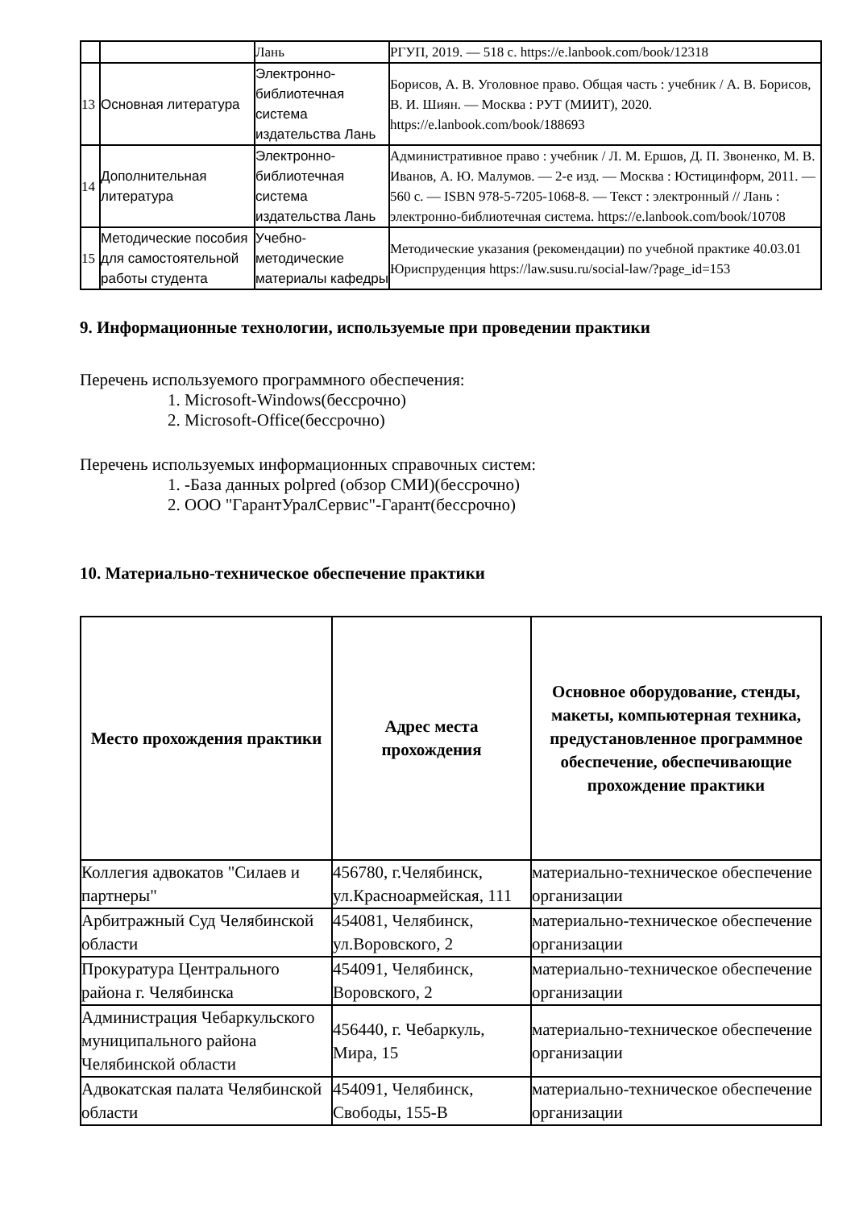| | | Лань | РГУП, 2019. — 518 с. https://e.lanbook.com/book/12318 |
| 13 | Основная литература | Электронно-библиотечная система издательства Лань | Борисов, А. В. Уголовное право. Общая часть : учебник / А. В. Борисов, В. И. Шиян. — Москва : РУТ (МИИТ), 2020. https://e.lanbook.com/book/188693 |
| 14 | Дополнительная литература | Электронно-библиотечная система издательства Лань | Административное право : учебник / Л. М. Ершов, Д. П. Звоненко, М. В. Иванов, А. Ю. Малумов. — 2-е изд. — Москва : Юстицинформ, 2011. — 560 с. — ISBN 978-5-7205-1068-8. — Текст : электронный // Лань : электронно-библиотечная система. https://e.lanbook.com/book/10708 |
| 15 | Методические пособия для самостоятельной работы студента | Учебно-методические материалы кафедры | Методические указания (рекомендации) по учебной практике 40.03.01 Юриспруденция https://law.susu.ru/social-law/?page_id=153 |
9. Информационные технологии, используемые при проведении практики
Перечень используемого программного обеспечения:
1. Microsoft-Windows(бессрочно)
2. Microsoft-Office(бессрочно)
Перечень используемых информационных справочных систем:
1. -База данных polpred (обзор СМИ)(бессрочно)
2. ООО "ГарантУралСервис"-Гарант(бессрочно)
10. Материально-техническое обеспечение практики
| Место прохождения практики | Адрес места прохождения | Основное оборудование, стенды, макеты, компьютерная техника, предустановленное программное обеспечение, обеспечивающие прохождение практики |
| --- | --- | --- |
| Коллегия адвокатов "Силаев и партнеры" | 456780, г.Челябинск, ул.Красноармейская, 111 | материально-техническое обеспечение организации |
| Арбитражный Суд Челябинской области | 454081, Челябинск, ул.Воровского, 2 | материально-техническое обеспечение организации |
| Прокуратура Центрального района г. Челябинска | 454091, Челябинск, Воровского, 2 | материально-техническое обеспечение организации |
| Администрация Чебаркульского муниципального района Челябинской области | 456440, г. Чебаркуль, Мира, 15 | материально-техническое обеспечение организации |
| Адвокатская палата Челябинской области | 454091, Челябинск, Свободы, 155-В | материально-техническое обеспечение организации |